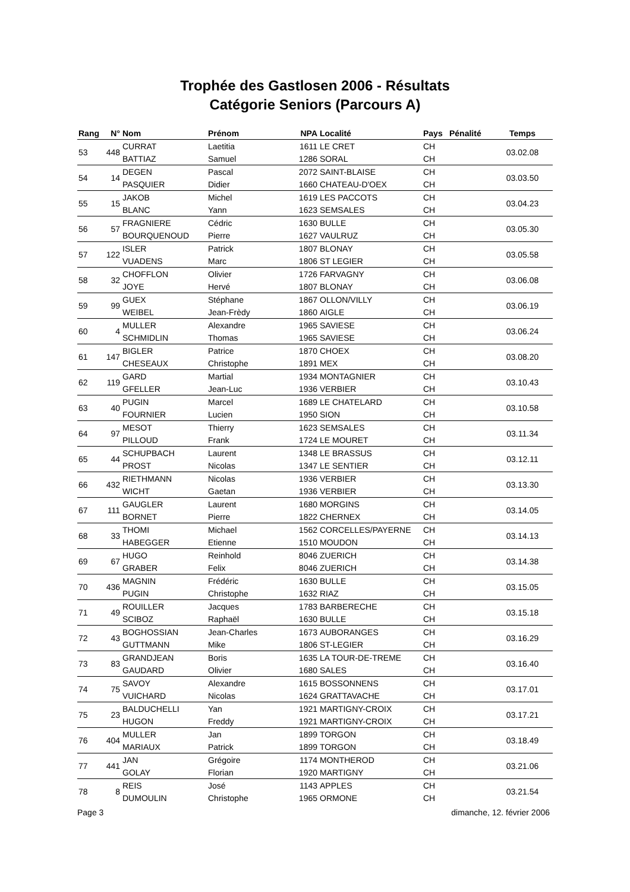Trophée des Gastlosen 2006 - Résultats
Catégorie Seniors (Parcours A)
| Rang | N° | Nom | Prénom | NPA | Localité | Pays | Pénalité | Temps |
| --- | --- | --- | --- | --- | --- | --- | --- | --- |
| 53 | 448 | CURRAT | Laetitia | 1611 | LE CRET | CH | | 03.02.08 |
| | | BATTIAZ | Samuel | 1286 | SORAL | CH | | |
| 54 | 14 | DEGEN | Pascal | 2072 | SAINT-BLAISE | CH | | 03.03.50 |
| | | PASQUIER | Didier | 1660 | CHATEAU-D'OEX | CH | | |
| 55 | 15 | JAKOB | Michel | 1619 | LES PACCOTS | CH | | 03.04.23 |
| | | BLANC | Yann | 1623 | SEMSALES | CH | | |
| 56 | 57 | FRAGNIERE | Cédric | 1630 | BULLE | CH | | 03.05.30 |
| | | BOURQUENOUD | Pierre | 1627 | VAULRUZ | CH | | |
| 57 | 122 | ISLER | Patrick | 1807 | BLONAY | CH | | 03.05.58 |
| | | VUADENS | Marc | 1806 | ST LEGIER | CH | | |
| 58 | 32 | CHOFFLON | Olivier | 1726 | FARVAGNY | CH | | 03.06.08 |
| | | JOYE | Hervé | 1807 | BLONAY | CH | | |
| 59 | 99 | GUEX | Stéphane | 1867 | OLLON/VILLY | CH | | 03.06.19 |
| | | WEIBEL | Jean-Frèdy | 1860 | AIGLE | CH | | |
| 60 | 4 | MULLER | Alexandre | 1965 | SAVIESE | CH | | 03.06.24 |
| | | SCHMIDLIN | Thomas | 1965 | SAVIESE | CH | | |
| 61 | 147 | BIGLER | Patrice | 1870 | CHOEX | CH | | 03.08.20 |
| | | CHESEAUX | Christophe | 1891 | MEX | CH | | |
| 62 | 119 | GARD | Martial | 1934 | MONTAGNIER | CH | | 03.10.43 |
| | | GFELLER | Jean-Luc | 1936 | VERBIER | CH | | |
| 63 | 40 | PUGIN | Marcel | 1689 | LE CHATELARD | CH | | 03.10.58 |
| | | FOURNIER | Lucien | 1950 | SION | CH | | |
| 64 | 97 | MESOT | Thierry | 1623 | SEMSALES | CH | | 03.11.34 |
| | | PILLOUD | Frank | 1724 | LE MOURET | CH | | |
| 65 | 44 | SCHUPBACH | Laurent | 1348 | LE BRASSUS | CH | | 03.12.11 |
| | | PROST | Nicolas | 1347 | LE SENTIER | CH | | |
| 66 | 432 | RIETHMANN | Nicolas | 1936 | VERBIER | CH | | 03.13.30 |
| | | WICHT | Gaetan | 1936 | VERBIER | CH | | |
| 67 | 111 | GAUGLER | Laurent | 1680 | MORGINS | CH | | 03.14.05 |
| | | BORNET | Pierre | 1822 | CHERNEX | CH | | |
| 68 | 33 | THOMI | Michael | 1562 | CORCELLES/PAYERNE | CH | | 03.14.13 |
| | | HABEGGER | Etienne | 1510 | MOUDON | CH | | |
| 69 | 67 | HUGO | Reinhold | 8046 | ZUERICH | CH | | 03.14.38 |
| | | GRABER | Felix | 8046 | ZUERICH | CH | | |
| 70 | 436 | MAGNIN | Frédéric | 1630 | BULLE | CH | | 03.15.05 |
| | | PUGIN | Christophe | 1632 | RIAZ | CH | | |
| 71 | 49 | ROUILLER | Jacques | 1783 | BARBERECHE | CH | | 03.15.18 |
| | | SCIBOZ | Raphaël | 1630 | BULLE | CH | | |
| 72 | 43 | BOGHOSSIAN | Jean-Charles | 1673 | AUBORANGES | CH | | 03.16.29 |
| | | GUTTMANN | Mike | 1806 | ST-LEGIER | CH | | |
| 73 | 83 | GRANDJEAN | Boris | 1635 | LA TOUR-DE-TREME | CH | | 03.16.40 |
| | | GAUDARD | Olivier | 1680 | SALES | CH | | |
| 74 | 75 | SAVOY | Alexandre | 1615 | BOSSONNENS | CH | | 03.17.01 |
| | | VUICHARD | Nicolas | 1624 | GRATTAVACHE | CH | | |
| 75 | 23 | BALDUCHELLI | Yan | 1921 | MARTIGNY-CROIX | CH | | 03.17.21 |
| | | HUGON | Freddy | 1921 | MARTIGNY-CROIX | CH | | |
| 76 | 404 | MULLER | Jan | 1899 | TORGON | CH | | 03.18.49 |
| | | MARIAUX | Patrick | 1899 | TORGON | CH | | |
| 77 | 441 | JAN | Grégoire | 1174 | MONTHEROD | CH | | 03.21.06 |
| | | GOLAY | Florian | 1920 | MARTIGNY | CH | | |
| 78 | 8 | REIS | José | 1143 | APPLES | CH | | 03.21.54 |
| | | DUMOULIN | Christophe | 1965 | ORMONE | CH | | |
Page 3 dimanche, 12. février 2006